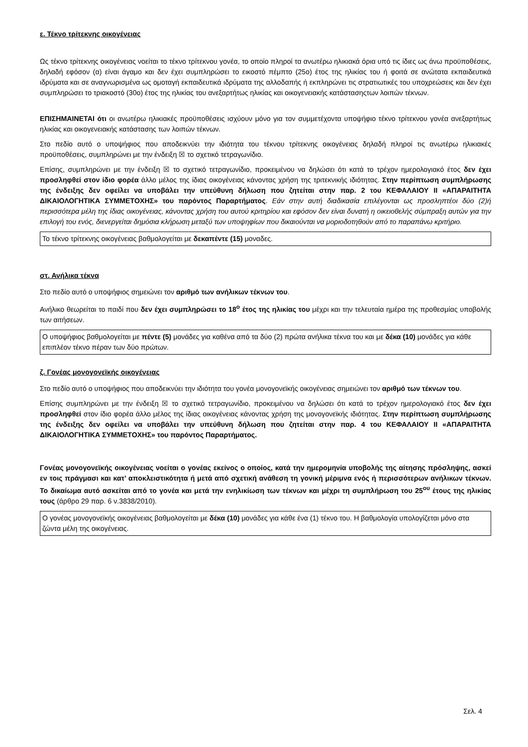ε. Τέκνο τρίτεκνης οικογένειας
Ως τέκνο τρίτεκνης οικογένειας νοείται το τέκνο τρίτεκνου γονέα, το οποίο πληροί τα ανωτέρω ηλικιακά όρια υπό τις ίδιες ως άνω προϋποθέσεις, δηλαδή εφόσον (α) είναι άγαμο και δεν έχει συμπληρώσει το εικοστό πέμπτο (25ο) έτος της ηλικίας του ή φοιτά σε ανώτατα εκπαιδευτικά ιδρύματα και σε αναγνωρισμένα ως ομοταγή εκπαιδευτικά ιδρύματα της αλλοδαπής ή εκπληρώνει τις στρατιωτικές του υποχρεώσεις και δεν έχει συμπληρώσει το τριακοστό (30ο) έτος της ηλικίας του ανεξαρτήτως ηλικίας και οικογενειακής κατάστασηςτων λοιπών τέκνων.
ΕΠΙΣΗΜΑΙΝΕΤΑΙ ότι οι ανωτέρω ηλικιακές προϋποθέσεις ισχύουν μόνο για τον συμμετέχοντα υποψήφιο τέκνο τρίτεκνου γονέα ανεξαρτήτως ηλικίας και οικογενειακής κατάστασης των λοιπών τέκνων.
Στο πεδίο αυτό ο υποψήφιος που αποδεικνύει την ιδιότητα του τέκνου τρίτεκνης οικογένειας δηλαδή πληροί τις ανωτέρω ηλικιακές προϋποθέσεις, συμπληρώνει με την ένδειξη ☒ το σχετικό τετραγωνίδιο.
Επίσης, συμπληρώνει με την ένδειξη ☒ το σχετικό τετραγωνίδιο, προκειμένου να δηλώσει ότι κατά το τρέχον ημερολογιακό έτος δεν έχει προσληφθεί στον ίδιο φορέα άλλο μέλος της ίδιας οικογένειας κάνοντας χρήση της τριτεκνικής ιδιότητας. Στην περίπτωση συμπλήρωσης της ένδειξης δεν οφείλει να υποβάλει την υπεύθυνη δήλωση που ζητείται στην παρ. 2 του ΚΕΦΑΛΑΙΟΥ ΙΙ «ΑΠΑΡΑΙΤΗΤΑ ΔΙΚΑΙΟΛΟΓΗΤΙΚΑ ΣΥΜΜΕΤΟΧΗΣ» του παρόντος Παραρτήματος. Εάν στην αυτή διαδικασία επιλέγονται ως προσληπτέοι δύο (2)ή περισσότερα μέλη της ίδιας οικογένειας, κάνοντας χρήση του αυτού κριτηρίου και εφόσον δεν είναι δυνατή η οικειοθελής σύμπραξη αυτών για την επιλογή του ενός, διενεργείται δημόσια κλήρωση μεταξύ των υποψηφίων που δικαιούνται να μοριοδοτηθούν από το παραπάνω κριτήριο.
Το τέκνο τρίτεκνης οικογένειας βαθμολογείται με δεκαπέντε (15) μοναδες.
στ. Ανήλικα τέκνα
Στο πεδίο αυτό ο υποψήφιος σημειώνει τον αριθμό των ανήλικων τέκνων του.
Ανήλικο θεωρείται το παιδί που δεν έχει συμπληρώσει το 18<sup>ο</sup> έτος της ηλικίας του μέχρι και την τελευταία ημέρα της προθεσμίας υποβολής των αιτήσεων.
Ο υποψήφιος βαθμολογείται με πέντε (5) μονάδες για καθένα από τα δύο (2) πρώτα ανήλικα τέκνα του και με δέκα (10) μονάδες για κάθε επιπλέον τέκνο πέραν των δύο πρώτων.
ζ. Γονέας μονογονεϊκής οικογένειας
Στο πεδίο αυτό ο υποψήφιος που αποδεικνύει την ιδιότητα του γονέα μονογονεϊκής οικογένειας σημειώνει τον αριθμό των τέκνων του.
Επίσης συμπληρώνει με την ένδειξη ☒ το σχετικό τετραγωνίδιο, προκειμένου να δηλώσει ότι κατά το τρέχον ημερολογιακό έτος δεν έχει προσληφθεί στον ίδιο φορέα άλλο μέλος της ίδιας οικογένειας κάνοντας χρήση της μονογονεϊκής ιδιότητας. Στην περίπτωση συμπλήρωσης της ένδειξης δεν οφείλει να υποβάλει την υπεύθυνη δήλωση που ζητείται στην παρ. 4 του ΚΕΦΑΛΑΙΟΥ ΙΙ «ΑΠΑΡΑΙΤΗΤΑ ΔΙΚΑΙΟΛΟΓΗΤΙΚΑ ΣΥΜΜΕΤΟΧΗΣ» του παρόντος Παραρτήματος.
Γονέας μονογονεϊκής οικογένειας νοείται ο γονέας εκείνος ο οποίος, κατά την ημερομηνία υποβολής της αίτησης πρόσληψης, ασκεί εν τοις πράγμασι και κατ’ αποκλειστικότητα ή μετά από σχετική ανάθεση τη γονική μέριμνα ενός ή περισσότερων ανήλικων τέκνων. Το δικαίωμα αυτό ασκείται από το γονέα και μετά την ενηλικίωση των τέκνων και μέχρι τη συμπλήρωση του 25<sup>ου</sup> έτους της ηλικίας τους (άρθρο 29 παρ. 6 ν.3838/2010).
Ο γονέας μονογονεϊκής οικογένειας βαθμολογείται με δέκα (10) μονάδες για κάθε ένα (1) τέκνο του. Η βαθμολογία υπολογίζεται μόνο στα ζώντα μέλη της οικογένειας.
Σελ. 4